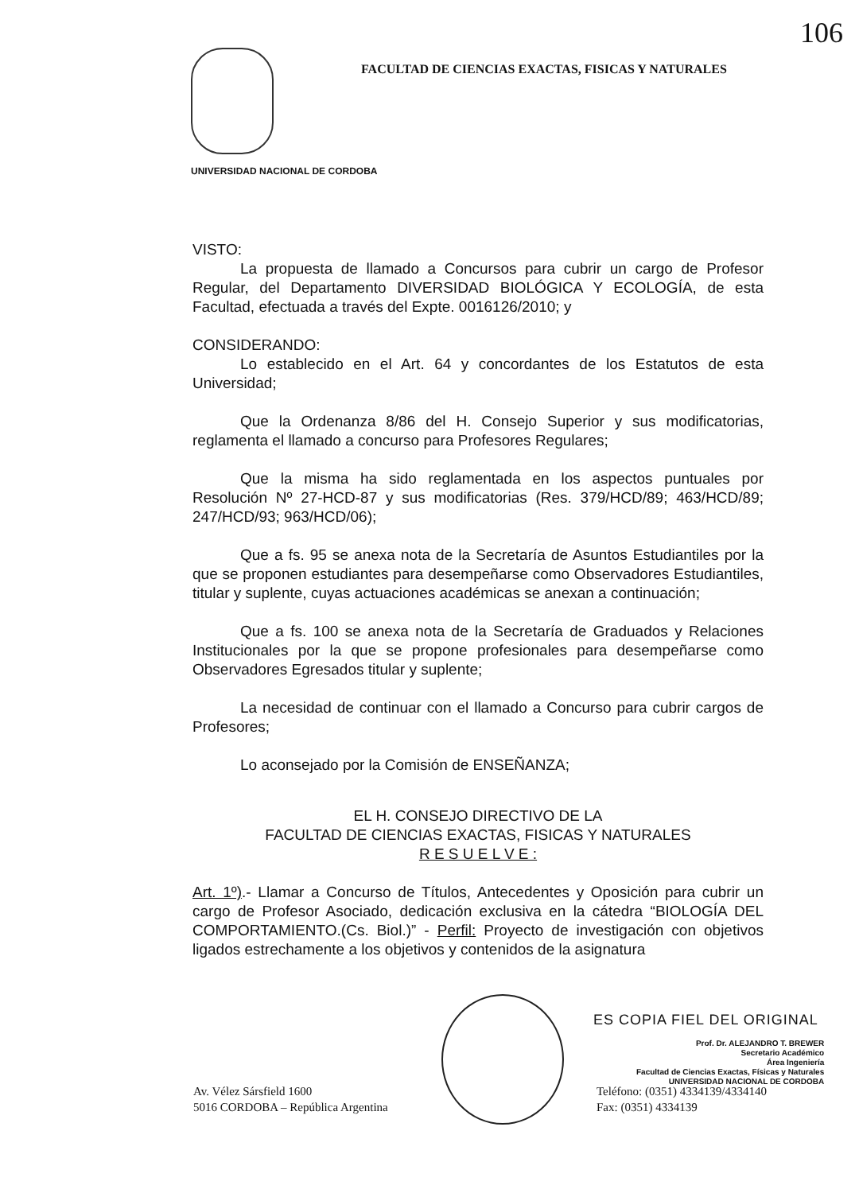106
FACULTAD DE CIENCIAS EXACTAS, FISICAS Y NATURALES
UNIVERSIDAD NACIONAL DE CORDOBA
VISTO:
La propuesta de llamado a Concursos para cubrir un cargo de Profesor Regular, del Departamento DIVERSIDAD BIOLÓGICA Y ECOLOGÍA, de esta Facultad, efectuada a través del Expte. 0016126/2010; y
CONSIDERANDO:
Lo establecido en el Art. 64 y concordantes de los Estatutos de esta Universidad;
Que la Ordenanza 8/86 del H. Consejo Superior y sus modificatorias, reglamenta el llamado a concurso para Profesores Regulares;
Que la misma ha sido reglamentada en los aspectos puntuales por Resolución Nº 27-HCD-87 y sus modificatorias (Res. 379/HCD/89; 463/HCD/89; 247/HCD/93; 963/HCD/06);
Que a fs. 95 se anexa nota de la Secretaría de Asuntos Estudiantiles por la que se proponen estudiantes para desempeñarse como Observadores Estudiantiles, titular y suplente, cuyas actuaciones académicas se anexan a continuación;
Que a fs. 100 se anexa nota de la Secretaría de Graduados y Relaciones Institucionales por la que se propone profesionales para desempeñarse como Observadores Egresados titular y suplente;
La necesidad de continuar con el llamado a Concurso para cubrir cargos de Profesores;
Lo aconsejado por la Comisión de ENSEÑANZA;
EL H. CONSEJO DIRECTIVO DE LA
FACULTAD DE CIENCIAS EXACTAS, FISICAS Y NATURALES
R E S U E L V E :
Art. 1º).- Llamar a Concurso de Títulos, Antecedentes y Oposición para cubrir un cargo de Profesor Asociado, dedicación exclusiva en la cátedra “BIOLOGÍA DEL COMPORTAMIENTO.(Cs. Biol.)” - Perfil: Proyecto de investigación con objetivos ligados estrechamente a los objetivos y contenidos de la asignatura
ES COPIA FIEL DEL ORIGINAL
Prof. Dr. ALEJANDRO T. BREWER
Secretario Académico
Área Ingeniería
Facultad de Ciencias Exactas, Físicas y Naturales
UNIVERSIDAD NACIONAL DE CORDOBA
Av. Vélez Sársfield 1600
5016 CORDOBA – República Argentina
Teléfono: (0351) 4334139/4334140
Fax: (0351) 4334139